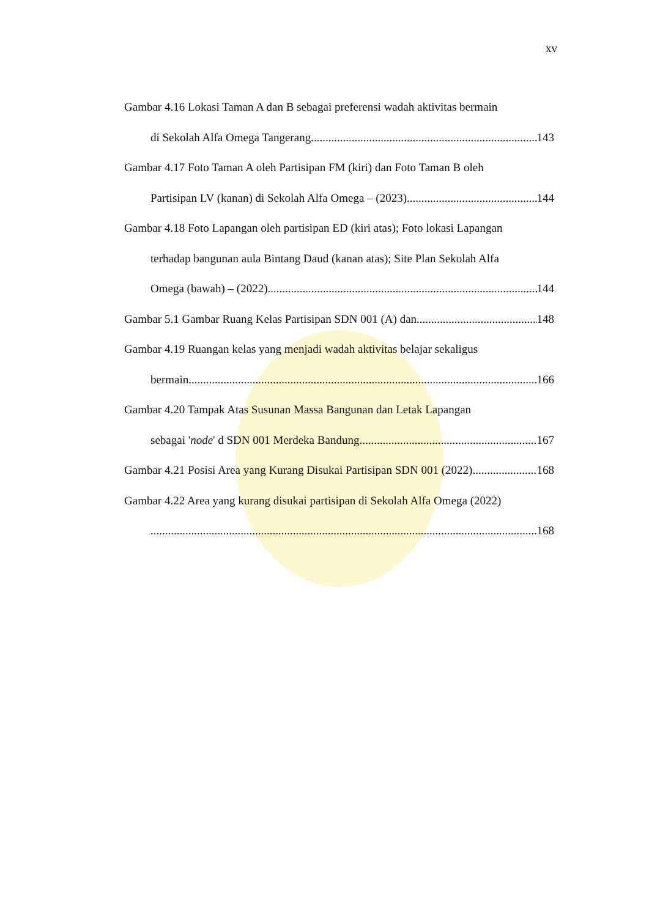xv
Gambar 4.16 Lokasi Taman A dan B sebagai preferensi wadah aktivitas bermain
di Sekolah Alfa Omega Tangerang 143
Gambar 4.17 Foto Taman A oleh Partisipan FM (kiri) dan Foto Taman B oleh
Partisipan LV (kanan) di Sekolah Alfa Omega – (2023) 144
Gambar 4.18 Foto Lapangan oleh partisipan ED (kiri atas); Foto lokasi Lapangan
terhadap bangunan aula Bintang Daud (kanan atas); Site Plan Sekolah Alfa
Omega (bawah) – (2022) 144
Gambar 5.1 Gambar Ruang Kelas Partisipan SDN 001 (A) dan 148
Gambar 4.19 Ruangan kelas yang menjadi wadah aktivitas belajar sekaligus
bermain 166
Gambar 4.20 Tampak Atas Susunan Massa Bangunan dan Letak Lapangan
sebagai 'node' d SDN 001 Merdeka Bandung 167
Gambar 4.21 Posisi Area yang Kurang Disukai Partisipan SDN 001 (2022) 168
Gambar 4.22 Area yang kurang disukai partisipan di Sekolah Alfa Omega (2022)
168